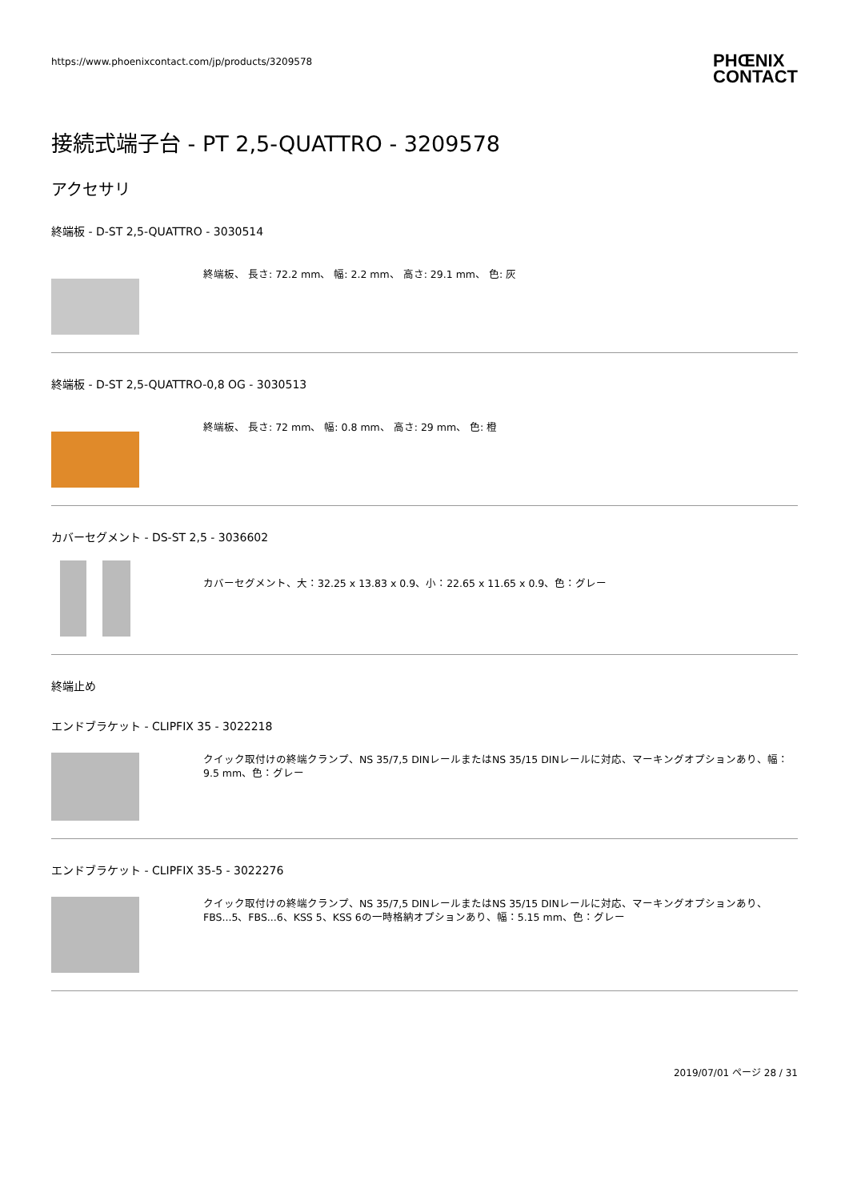https://www.phoenixcontact.com/jp/products/3209578
PHŒNIX
CONTACT
接続式端子台 - PT 2,5-QUATTRO - 3209578
アクセサリ
終端板 - D-ST 2,5-QUATTRO - 3030514
終端板、 長さ: 72.2 mm、 幅: 2.2 mm、 高さ: 29.1 mm、 色: 灰
終端板 - D-ST 2,5-QUATTRO-0,8 OG - 3030513
終端板、 長さ: 72 mm、 幅: 0.8 mm、 高さ: 29 mm、 色: 橙
カバーセグメント - DS-ST 2,5 - 3036602
カバーセグメント、大：32.25 x 13.83 x 0.9、小：22.65 x 11.65 x 0.9、色：グレー
終端止め
エンドブラケット - CLIPFIX 35 - 3022218
クイック取付けの終端クランプ、NS 35/7,5 DINレールまたはNS 35/15 DINレールに対応、マーキングオプションあり、幅：9.5 mm、色：グレー
エンドブラケット - CLIPFIX 35-5 - 3022276
クイック取付けの終端クランプ、NS 35/7,5 DINレールまたはNS 35/15 DINレールに対応、マーキングオプションあり、FBS...5、FBS...6、KSS 5、KSS 6の一時格納オプションあり、幅：5.15 mm、色：グレー
2019/07/01 ページ 28 / 31